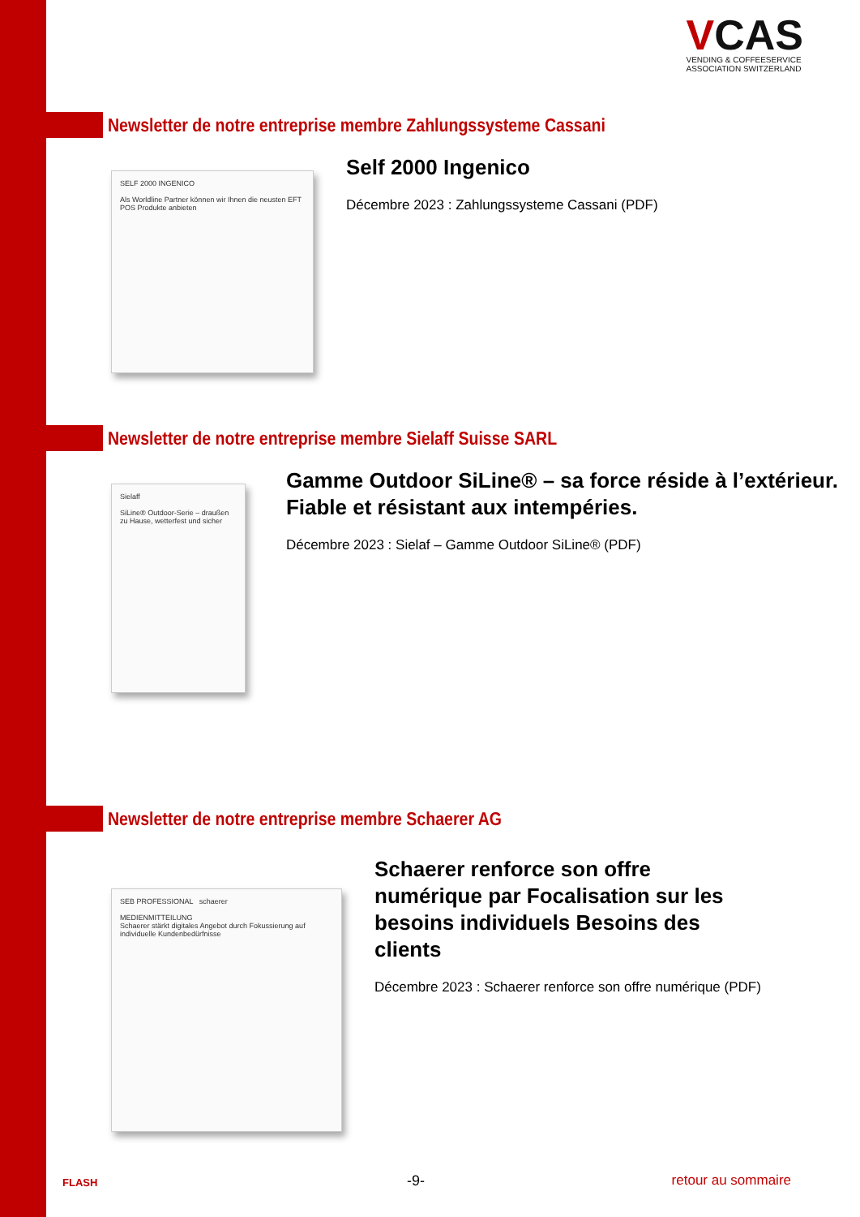VCAS
VENDING & COFFEESERVICE
ASSOCIATION SWITZERLAND
Newsletter de notre entreprise membre Zahlungssysteme Cassani
SELF 2000 INGENICO
Als Worldline Partner können wir Ihnen die neusten EFT POS Produkte anbieten
Self 2000 Ingenico
Décembre 2023 : Zahlungssysteme Cassani (PDF)
Newsletter de notre entreprise membre Sielaff Suisse SARL
Sielaff
SiLine® Outdoor-Serie – draußen zu Hause, wetterfest und sicher
Gamme Outdoor SiLine® – sa force réside à l’extérieur. Fiable et résistant aux intempéries.
Décembre 2023 : Sielaf – Gamme Outdoor SiLine® (PDF)
Newsletter de notre entreprise membre Schaerer AG
SEB PROFESSIONAL schaerer
MEDIENMITTEILUNG
Schaerer stärkt digitales Angebot durch Fokussierung auf individuelle Kundenbedürfnisse
Schaerer renforce son offre numérique par Focalisation sur les besoins individuels Besoins des clients
Décembre 2023 : Schaerer renforce son offre numérique (PDF)
FLASH -9- retour au sommaire